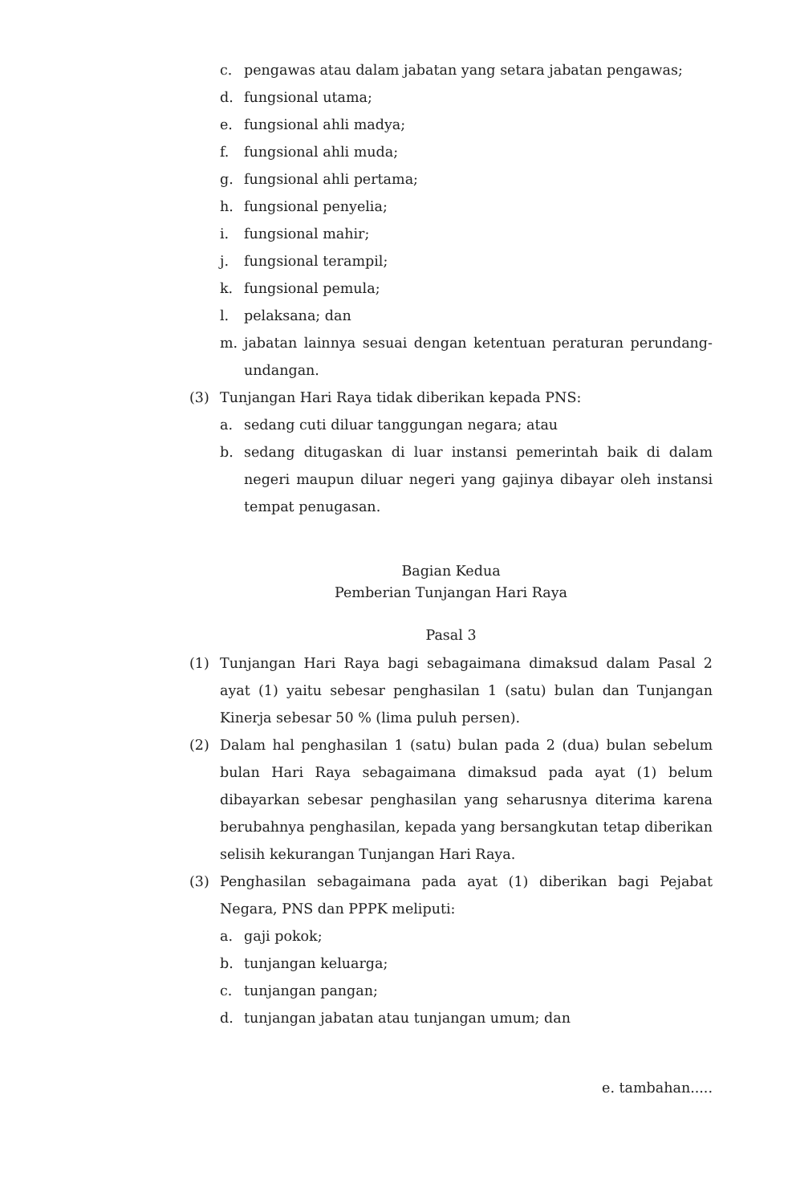c. pengawas atau dalam jabatan yang setara jabatan pengawas;
d. fungsional utama;
e. fungsional ahli madya;
f. fungsional ahli muda;
g. fungsional ahli pertama;
h. fungsional penyelia;
i. fungsional mahir;
j. fungsional terampil;
k. fungsional pemula;
l. pelaksana; dan
m. jabatan lainnya sesuai dengan ketentuan peraturan perundang-undangan.
(3) Tunjangan Hari Raya tidak diberikan kepada PNS:
a. sedang cuti diluar tanggungan negara; atau
b. sedang ditugaskan di luar instansi pemerintah baik di dalam negeri maupun diluar negeri yang gajinya dibayar oleh instansi tempat penugasan.
Bagian Kedua
Pemberian Tunjangan Hari Raya
Pasal 3
(1) Tunjangan Hari Raya bagi sebagaimana dimaksud dalam Pasal 2 ayat (1) yaitu sebesar penghasilan 1 (satu) bulan dan Tunjangan Kinerja sebesar 50 % (lima puluh persen).
(2) Dalam hal penghasilan 1 (satu) bulan pada 2 (dua) bulan sebelum bulan Hari Raya sebagaimana dimaksud pada ayat (1) belum dibayarkan sebesar penghasilan yang seharusnya diterima karena berubahnya penghasilan, kepada yang bersangkutan tetap diberikan selisih kekurangan Tunjangan Hari Raya.
(3) Penghasilan sebagaimana pada ayat (1) diberikan bagi Pejabat Negara, PNS dan PPPK meliputi:
a. gaji pokok;
b. tunjangan keluarga;
c. tunjangan pangan;
d. tunjangan jabatan atau tunjangan umum; dan
e. tambahan.....